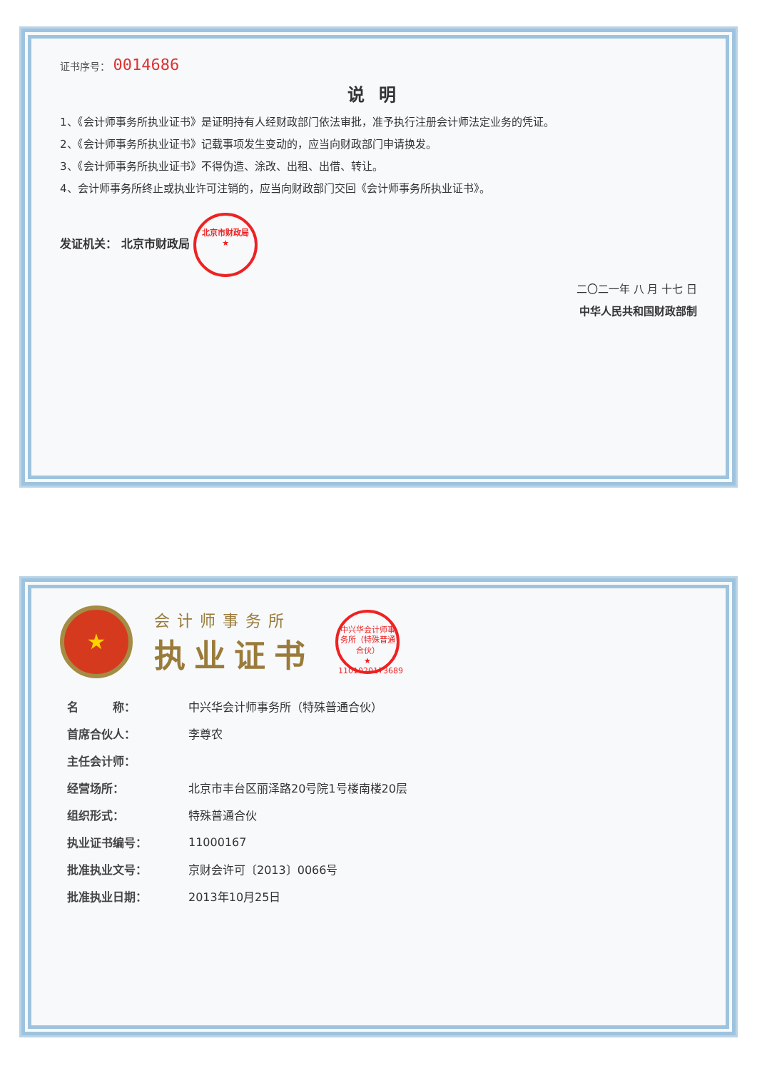证书序号： 0014686
说明
1、《会计师事务所执业证书》是证明持有人经财政部门依法审批，准予执行注册会计师法定业务的凭证。
2、《会计师事务所执业证书》记载事项发生变动的，应当向财政部门申请换发。
3、《会计师事务所执业证书》不得伪造、涂改、出租、出借、转让。
4、会计师事务所终止或执业许可注销的，应当向财政部门交回《会计师事务所执业证书》。
发证机关： 北京市财政局 北京市财政局
★
二〇二一年 八 月 十七 日
中华人民共和国财政部制
★
会计师事务所
执业证书
中兴华会计师事务所（特殊普通合伙）
★
1101020173689
| 名 称： | 中兴华会计师事务所（特殊普通合伙） |
| 首席合伙人： | 李尊农 |
| 主任会计师： | |
| 经营场所： | 北京市丰台区丽泽路20号院1号楼南楼20层 |
| 组织形式： | 特殊普通合伙 |
| 执业证书编号： | 11000167 |
| 批准执业文号： | 京财会许可〔2013〕0066号 |
| 批准执业日期： | 2013年10月25日 |